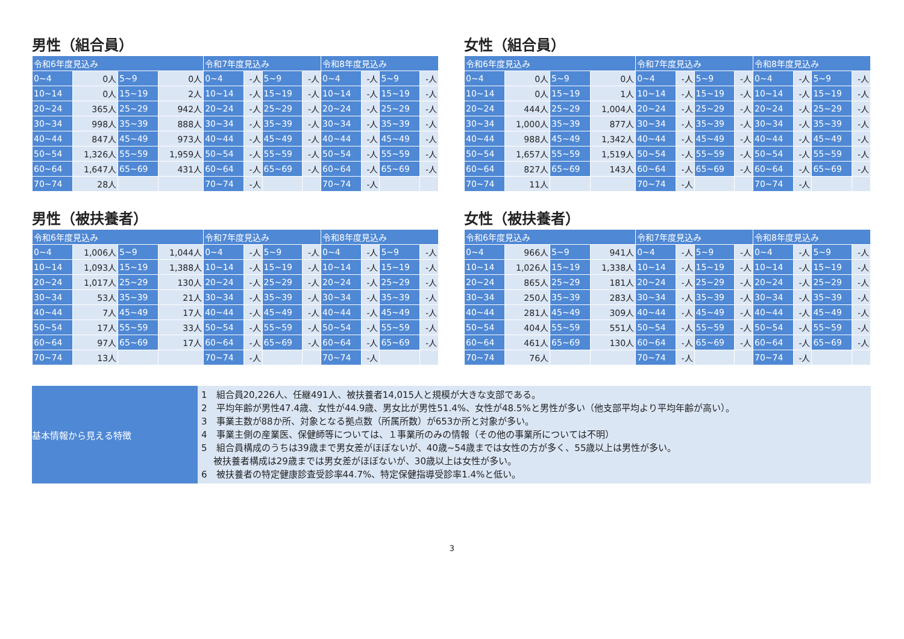男性（組合員）
| 令和6年度見込み | | | | 令和7年度見込み | | | | 令和8年度見込み | | | |
| --- | --- | --- | --- | --- | --- | --- | --- | --- | --- | --- | --- |
| 0~4 | 0人 | 5~9 | 0人 | 0~4 | -人 | 5~9 | -人 | 0~4 | -人 | 5~9 | -人 |
| 10~14 | 0人 | 15~19 | 2人 | 10~14 | -人 | 15~19 | -人 | 10~14 | -人 | 15~19 | -人 |
| 20~24 | 365人 | 25~29 | 942人 | 20~24 | -人 | 25~29 | -人 | 20~24 | -人 | 25~29 | -人 |
| 30~34 | 998人 | 35~39 | 888人 | 30~34 | -人 | 35~39 | -人 | 30~34 | -人 | 35~39 | -人 |
| 40~44 | 847人 | 45~49 | 973人 | 40~44 | -人 | 45~49 | -人 | 40~44 | -人 | 45~49 | -人 |
| 50~54 | 1,326人 | 55~59 | 1,959人 | 50~54 | -人 | 55~59 | -人 | 50~54 | -人 | 55~59 | -人 |
| 60~64 | 1,647人 | 65~69 | 431人 | 60~64 | -人 | 65~69 | -人 | 60~64 | -人 | 65~69 | -人 |
| 70~74 | 28人 | | | 70~74 | -人 | | | 70~74 | -人 | | |
女性（組合員）
| 令和6年度見込み | | | | 令和7年度見込み | | | | 令和8年度見込み | | | |
| --- | --- | --- | --- | --- | --- | --- | --- | --- | --- | --- | --- |
| 0~4 | 0人 | 5~9 | 0人 | 0~4 | -人 | 5~9 | -人 | 0~4 | -人 | 5~9 | -人 |
| 10~14 | 0人 | 15~19 | 1人 | 10~14 | -人 | 15~19 | -人 | 10~14 | -人 | 15~19 | -人 |
| 20~24 | 444人 | 25~29 | 1,004人 | 20~24 | -人 | 25~29 | -人 | 20~24 | -人 | 25~29 | -人 |
| 30~34 | 1,000人 | 35~39 | 877人 | 30~34 | -人 | 35~39 | -人 | 30~34 | -人 | 35~39 | -人 |
| 40~44 | 988人 | 45~49 | 1,342人 | 40~44 | -人 | 45~49 | -人 | 40~44 | -人 | 45~49 | -人 |
| 50~54 | 1,657人 | 55~59 | 1,519人 | 50~54 | -人 | 55~59 | -人 | 50~54 | -人 | 55~59 | -人 |
| 60~64 | 827人 | 65~69 | 143人 | 60~64 | -人 | 65~69 | -人 | 60~64 | -人 | 65~69 | -人 |
| 70~74 | 11人 | | | 70~74 | -人 | | | 70~74 | -人 | | |
男性（被扶養者）
| 令和6年度見込み | | | | 令和7年度見込み | | | | 令和8年度見込み | | | |
| --- | --- | --- | --- | --- | --- | --- | --- | --- | --- | --- | --- |
| 0~4 | 1,006人 | 5~9 | 1,044人 | 0~4 | -人 | 5~9 | -人 | 0~4 | -人 | 5~9 | -人 |
| 10~14 | 1,093人 | 15~19 | 1,388人 | 10~14 | -人 | 15~19 | -人 | 10~14 | -人 | 15~19 | -人 |
| 20~24 | 1,017人 | 25~29 | 130人 | 20~24 | -人 | 25~29 | -人 | 20~24 | -人 | 25~29 | -人 |
| 30~34 | 53人 | 35~39 | 21人 | 30~34 | -人 | 35~39 | -人 | 30~34 | -人 | 35~39 | -人 |
| 40~44 | 7人 | 45~49 | 17人 | 40~44 | -人 | 45~49 | -人 | 40~44 | -人 | 45~49 | -人 |
| 50~54 | 17人 | 55~59 | 33人 | 50~54 | -人 | 55~59 | -人 | 50~54 | -人 | 55~59 | -人 |
| 60~64 | 97人 | 65~69 | 17人 | 60~64 | -人 | 65~69 | -人 | 60~64 | -人 | 65~69 | -人 |
| 70~74 | 13人 | | | 70~74 | -人 | | | 70~74 | -人 | | |
女性（被扶養者）
| 令和6年度見込み | | | | 令和7年度見込み | | | | 令和8年度見込み | | | |
| --- | --- | --- | --- | --- | --- | --- | --- | --- | --- | --- | --- |
| 0~4 | 966人 | 5~9 | 941人 | 0~4 | -人 | 5~9 | -人 | 0~4 | -人 | 5~9 | -人 |
| 10~14 | 1,026人 | 15~19 | 1,338人 | 10~14 | -人 | 15~19 | -人 | 10~14 | -人 | 15~19 | -人 |
| 20~24 | 865人 | 25~29 | 181人 | 20~24 | -人 | 25~29 | -人 | 20~24 | -人 | 25~29 | -人 |
| 30~34 | 250人 | 35~39 | 283人 | 30~34 | -人 | 35~39 | -人 | 30~34 | -人 | 35~39 | -人 |
| 40~44 | 281人 | 45~49 | 309人 | 40~44 | -人 | 45~49 | -人 | 40~44 | -人 | 45~49 | -人 |
| 50~54 | 404人 | 55~59 | 551人 | 50~54 | -人 | 55~59 | -人 | 50~54 | -人 | 55~59 | -人 |
| 60~64 | 461人 | 65~69 | 130人 | 60~64 | -人 | 65~69 | -人 | 60~64 | -人 | 65~69 | -人 |
| 70~74 | 76人 | | | 70~74 | -人 | | | 70~74 | -人 | | |
基本情報から見える特徴
1　組合員20,226人、任継491人、被扶養者14,015人と規模が大きな支部である。
2　平均年齢が男性47.4歳、女性が44.9歳、男女比が男性51.4%、女性が48.5%と男性が多い（他支部平均より平均年齢が高い）。
3　事業主数が88か所、対象となる拠点数（所属所数）が653か所と対象が多い。
4　事業主側の産業医、保健師等については、１事業所のみの情報（その他の事業所については不明）
5　組合員構成のうちは39歳まで男女差がほぼないが、40歳~54歳までは女性の方が多く、55歳以上は男性が多い。
　 被扶養者構成は29歳までは男女差がほぼないが、30歳以上は女性が多い。
6　被扶養者の特定健康診査受診率44.7%、特定保健指導受診率1.4%と低い。
3